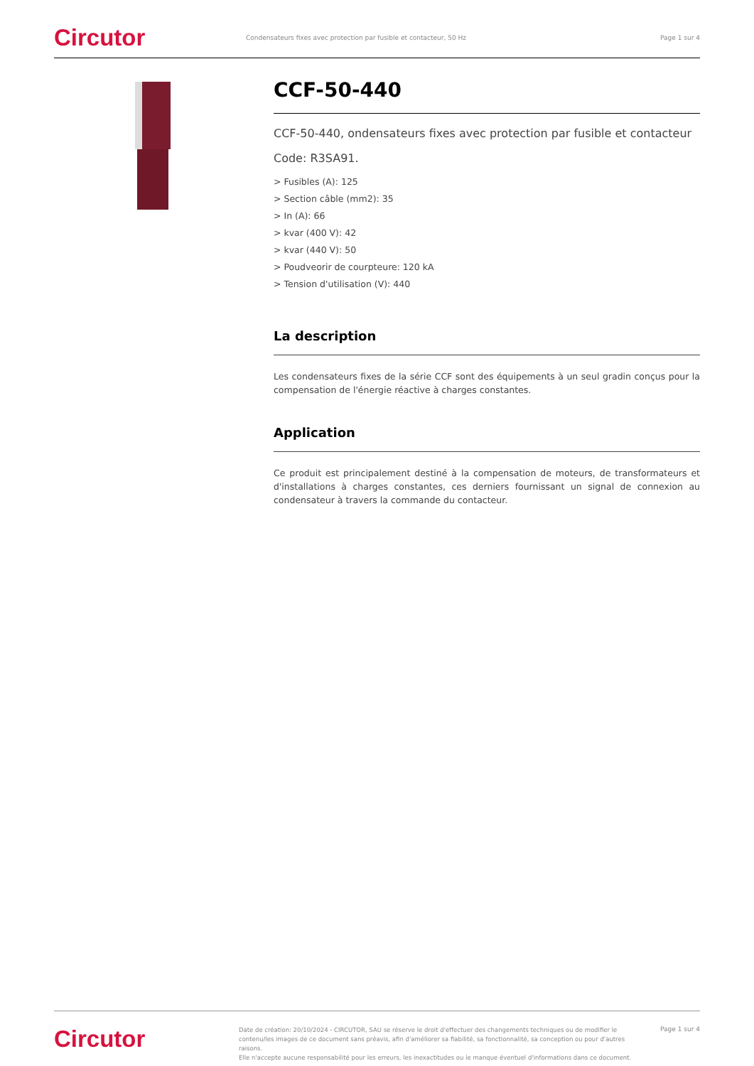Circutor
Condensateurs fixes avec protection par fusible et contacteur, 50 Hz
Page 1 sur 4
CCF-50-440
CCF-50-440, ondensateurs fixes avec protection par fusible et contacteur
Code: R3SA91.
> Fusibles (A): 125
> Section câble (mm2): 35
> In (A): 66
> kvar (400 V): 42
> kvar (440 V): 50
> Poudveorir de courpteure: 120 kA
> Tension d'utilisation (V): 440
La description
Les condensateurs fixes de la série CCF sont des équipements à un seul gradin conçus pour la compensation de l'énergie réactive à charges constantes.
Application
Ce produit est principalement destiné à la compensation de moteurs, de transformateurs et d'installations à charges constantes, ces derniers fournissant un signal de connexion au condensateur à travers la commande du contacteur.
Circutor
Date de création: 20/10/2024 - CIRCUTOR, SAU se réserve le droit d'effectuer des changements techniques ou de modifier le contenu/les images de ce document sans préavis, afin d'améliorer sa fiabilité, sa fonctionnalité, sa conception ou pour d'autres raisons.
Elle n'accepte aucune responsabilité pour les erreurs, les inexactitudes ou le manque éventuel d'informations dans ce document.
Page 1 sur 4